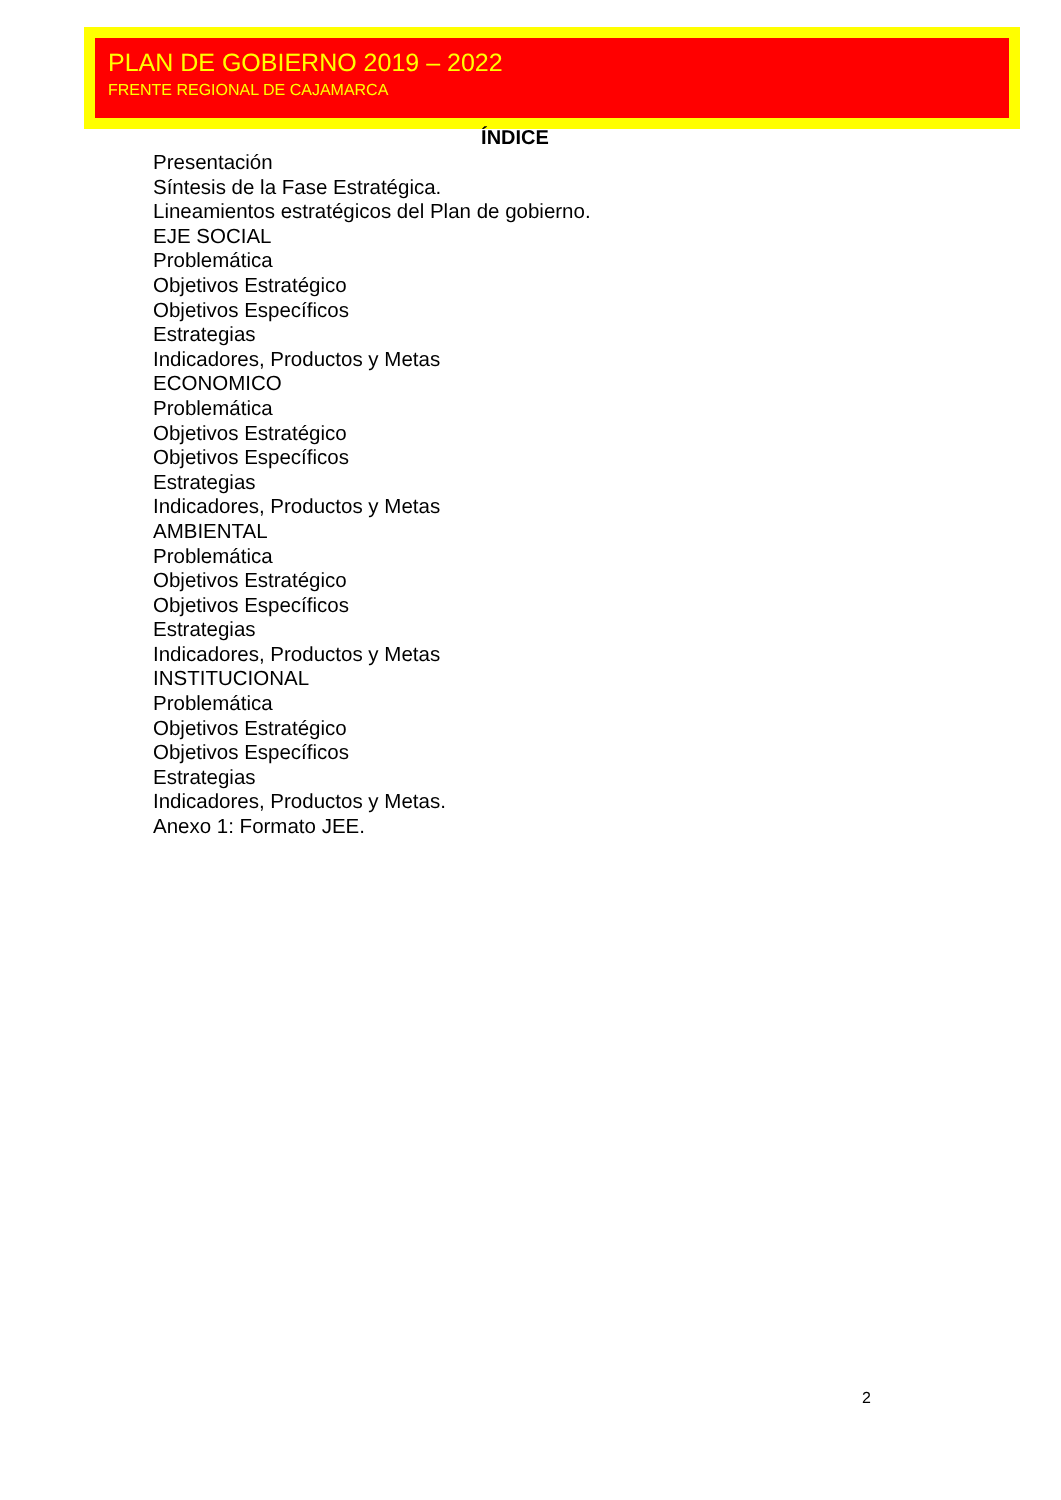PLAN DE GOBIERNO 2019 – 2022
FRENTE REGIONAL DE CAJAMARCA
ÍNDICE
Presentación
Síntesis de la Fase Estratégica.
Lineamientos estratégicos del Plan de gobierno.
EJE SOCIAL
Problemática
Objetivos Estratégico
Objetivos Específicos
Estrategias
Indicadores, Productos y Metas
ECONOMICO
Problemática
Objetivos Estratégico
Objetivos Específicos
Estrategias
Indicadores, Productos y Metas
AMBIENTAL
Problemática
Objetivos Estratégico
Objetivos Específicos
Estrategias
Indicadores, Productos y Metas
INSTITUCIONAL
Problemática
Objetivos Estratégico
Objetivos Específicos
Estrategias
Indicadores, Productos y Metas.
Anexo 1: Formato JEE.
2